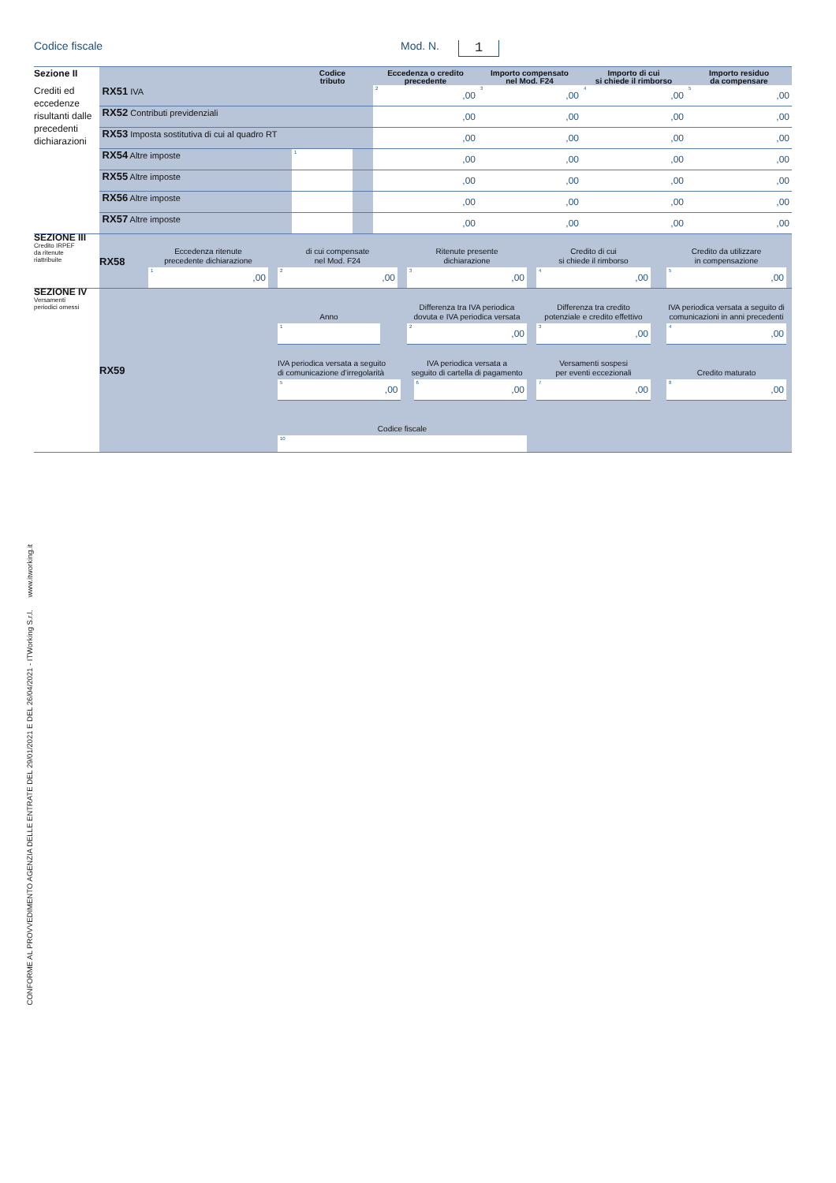Codice fiscale
Mod. N.
1
| Sezione II Crediti ed eccedenze risultanti dalle precedenti dichiarazioni | | Codice tributo | | Eccedenza o credito precedente | Importo compensato nel Mod. F24 | Importo di cui si chiede il rimborso | Importo residuo da compensare |
| | RX51 IVA | | | <sup>2</sup>,00 | <sup>3</sup>,00 | <sup>4</sup>,00 | <sup>5</sup>,00 |
| | RX52 Contributi previdenziali | | | ,00 | ,00 | ,00 | ,00 |
| | RX53 Imposta sostitutiva di cui al quadro RT | | | ,00 | ,00 | ,00 | ,00 |
| | RX54 Altre imposte | <sup>1</sup> | | ,00 | ,00 | ,00 | ,00 |
| | RX55 Altre imposte | | | ,00 | ,00 | ,00 | ,00 |
| | RX56 Altre imposte | | | ,00 | ,00 | ,00 | ,00 |
| | RX57 Altre imposte | | | ,00 | ,00 | ,00 | ,00 |
| SEZIONE III Credito IRPEF da ritenute riattribuite | RX58 | Eccedenza ritenute precedente dichiarazione | | di cui compensate nel Mod. F24 | | Ritenute presente dichiarazione | | Credito di cui si chiede il rimborso | | Credito da utilizzare in compensazione | |
| | | <sup>1</sup>,00 | | <sup>2</sup>,00 | | <sup>3</sup>,00 | | <sup>4</sup>,00 | | <sup>5</sup>,00 | |
| SEZIONE IV Versamenti periodici omessi | RX59 | Anno | | Differenza tra IVA periodica dovuta e IVA periodica versata | | Differenza tra credito potenziale e credito effettivo | | IVA periodica versata a seguito di comunicazioni in anni precedenti | |
| | | <sup>1</sup> | | <sup>2</sup>,00 | | <sup>3</sup>,00 | | <sup>4</sup>,00 | |
| | | IVA periodica versata a seguito di comunicazione d’irregolarità | | IVA periodica versata a seguito di cartella di pagamento | | Versamenti sospesi per eventi eccezionali | | Credito maturato | |
| | | <sup>5</sup>,00 | | <sup>6</sup>,00 | | <sup>7</sup>,00 | | <sup>8</sup>,00 | |
| | | Codice fiscale | | | | | | | |
| | | <sup>10</sup> | | | | | | | |
CONFORME AL PROVVEDIMENTO AGENZIA DELLE ENTRATE DEL 29/01/2021 E DEL 26/04/2021 - ITWorking S.r.l. www.itworking.it